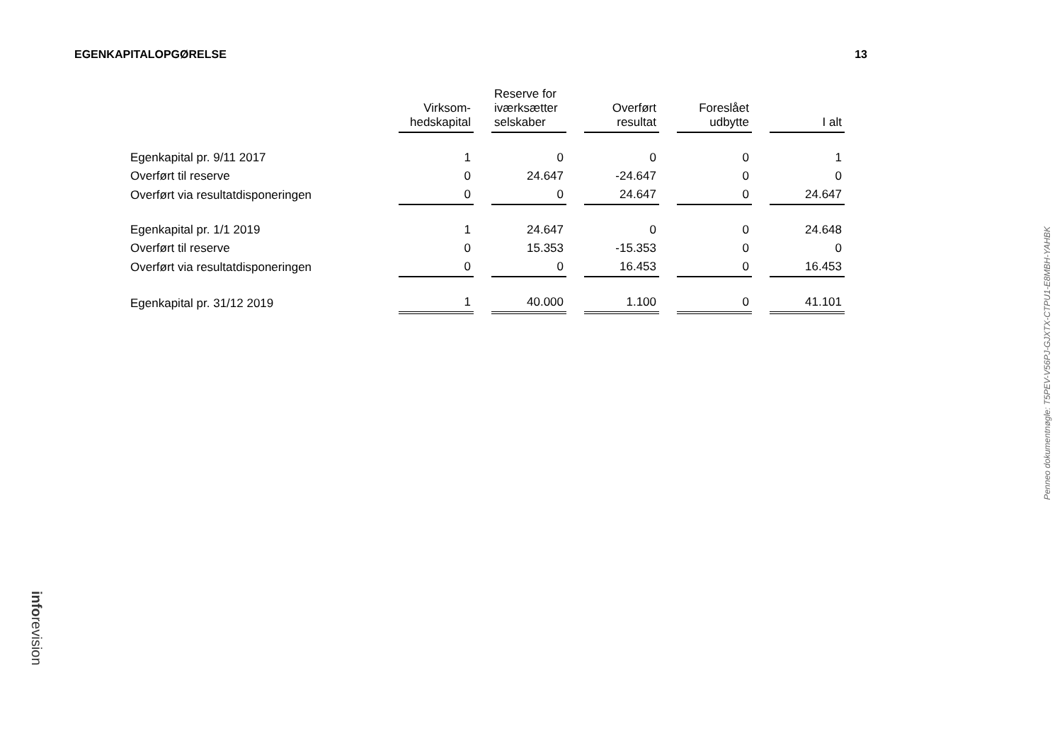EGENKAPITALOPGØRELSE 13
| | Virksom- hedskapital | Reserve for iværksætter selskaber | Overført resultat | Foreslået udbytte | I alt |
| --- | --- | --- | --- | --- | --- |
| Egenkapital pr. 9/11 2017 | 1 | 0 | 0 | 0 | 1 |
| Overført til reserve | 0 | 24.647 | -24.647 | 0 | 0 |
| Overført via resultatdisponeringen | 0 | 0 | 24.647 | 0 | 24.647 |
| Egenkapital pr. 1/1 2019 | 1 | 24.647 | 0 | 0 | 24.648 |
| Overført til reserve | 0 | 15.353 | -15.353 | 0 | 0 |
| Overført via resultatdisponeringen | 0 | 0 | 16.453 | 0 | 16.453 |
| Egenkapital pr. 31/12 2019 | 1 | 40.000 | 1.100 | 0 | 41.101 |
Penneo dokumentnøgle: T5PEV-V56PJ-GJXTX-CTPU1-E8MBH-YAHBK
inforevision